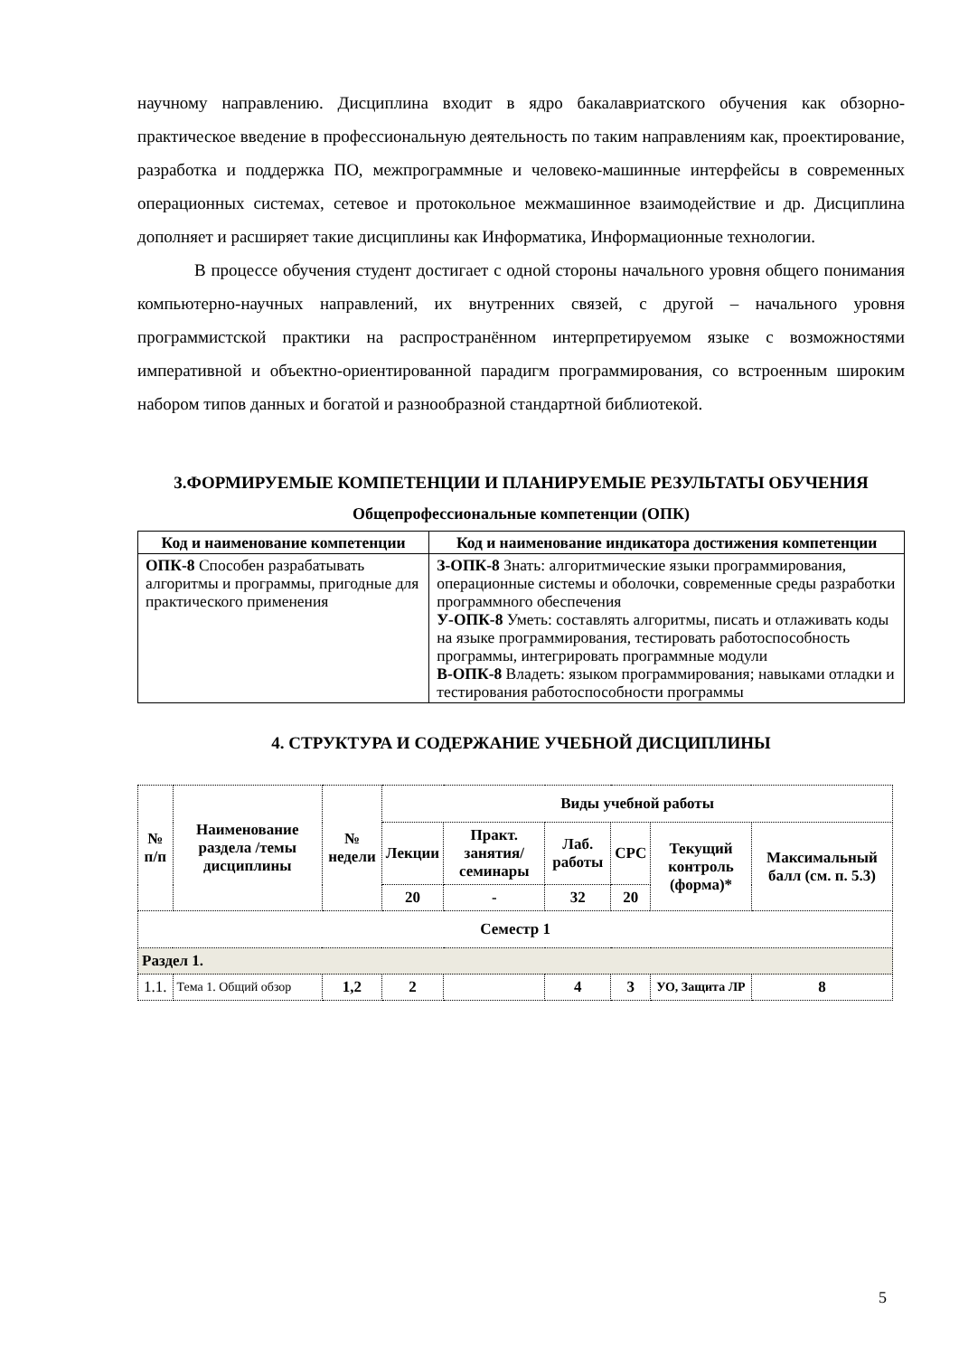научному направлению. Дисциплина входит в ядро бакалавриатского обучения как обзорно-практическое введение в профессиональную деятельность по таким направлениям как, проектирование, разработка и поддержка ПО, межпрограммные и человеко-машинные интерфейсы в современных операционных системах, сетевое и протокольное межмашинное взаимодействие и др. Дисциплина дополняет и расширяет такие дисциплины как Информатика, Информационные технологии.
В процессе обучения студент достигает с одной стороны начального уровня общего понимания компьютерно-научных направлений, их внутренних связей, с другой – начального уровня программистской практики на распространённом интерпретируемом языке с возможностями императивной и объектно-ориентированной парадигм программирования, со встроенным широким набором типов данных и богатой и разнообразной стандартной библиотекой.
3.ФОРМИРУЕМЫЕ КОМПЕТЕНЦИИ И ПЛАНИРУЕМЫЕ РЕЗУЛЬТАТЫ ОБУЧЕНИЯ
Общепрофессиональные компетенции (ОПК)
| Код и наименование компетенции | Код и наименование индикатора достижения компетенции |
| --- | --- |
| ОПК-8 Способен разрабатывать алгоритмы и программы, пригодные для практического применения | З-ОПК-8 Знать: алгоритмические языки программирования, операционные системы и оболочки, современные среды разработки программного обеспечения У-ОПК-8 Уметь: составлять алгоритмы, писать и отлаживать коды на языке программирования, тестировать работоспособность программы, интегрировать программные модули В-ОПК-8 Владеть: языком программирования; навыками отладки и тестирования работоспособности программы |
4. СТРУКТУРА И СОДЕРЖАНИЕ УЧЕБНОЙ ДИСЦИПЛИНЫ
| № п/п | Наименование раздела /темы дисциплины | № недели | Виды учебной работы | | | | | |
| --- | --- | --- | --- | --- | --- | --- | --- | --- |
| | | | Лекции | Практ. занятия/ семинары | Лаб. работы | СРС | Текущий контроль (форма)* | Максимальный балл (см. п. 5.3) |
| | | | 20 | - | 32 | 20 | | |
| Семестр 1 | | | | | | | | |
| Раздел 1. | | | | | | | | |
| 1.1. | Тема 1. Общий обзор | 1,2 | 2 | | 4 | 3 | УО, Защита ЛР | 8 |
5